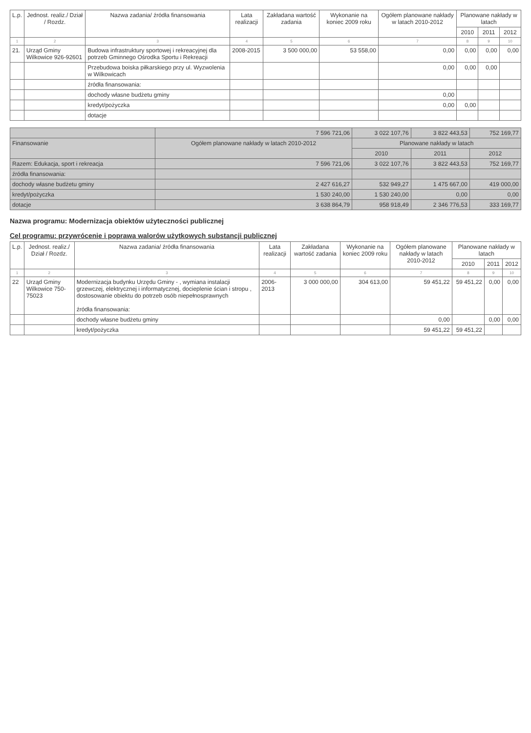| L.p. | Jednost. realiz./ Dział / Rozdz. | Nazwa zadania/ źródła finansowania | Lata realizacji | Zakładana wartość zadania | Wykonanie na koniec 2009 roku | Ogółem planowane nakłady w latach 2010-2012 | Planowane nakłady w latach | | |
| --- | --- | --- | --- | --- | --- | --- | --- | --- | --- |
| | | | | | | | 2010 | 2011 | 2012 |
| 1 | 2 | 3 | 4 | 5 | 6 | 7 | 8 | 9 | 10 |
| 21. | Urząd Gminy Wilkowice 926-92601 | Budowa infrastruktury sportowej i rekreacyjnej dla potrzeb Gminnego Ośrodka Sportu i Rekreacji | 2008-2015 | 3 500 000,00 | 53 558,00 | 0,00 | 0,00 | 0,00 | 0,00 |
| | | Przebudowa boiska piłkarskiego przy ul. Wyzwolenia w Wilkowicach | | | | 0,00 | 0,00 | 0,00 | |
| | | źródła finansowania: | | | | | | | |
| | | dochody własne budżetu gminy | | | | 0,00 | | | |
| | | kredyt/pożyczka | | | | 0,00 | 0,00 | | |
| | | dotacje | | | | | | | |
| | 7 596 721,06 | 3 022 107,76 | 3 822 443,53 | 752 169,77 |
| Finansowanie | Ogółem planowane nakłady w latach 2010-2012 | Planowane nakłady w latach | | |
| | | 2010 | 2011 | 2012 |
| Razem: Edukacja, sport i rekreacja | 7 596 721,06 | 3 022 107,76 | 3 822 443,53 | 752 169,77 |
| źródła finansowania: | | | | |
| dochody własne budżetu gminy | 2 427 616,27 | 532 949,27 | 1 475 667,00 | 419 000,00 |
| kredyt/pożyczka | 1 530 240,00 | 1 530 240,00 | 0,00 | 0,00 |
| dotacje | 3 638 864,79 | 958 918,49 | 2 346 776,53 | 333 169,77 |
Nazwa programu: Modernizacja obiektów użyteczności publicznej
Cel programu: przywrócenie i poprawa walorów użytkowych substancji publicznej
| L.p. | Jednost. realiz./ Dział / Rozdz. | Nazwa zadania/ źródła finansowania | Lata realizacji | Zakładana wartość zadania | Wykonanie na koniec 2009 roku | Ogółem planowane nakłady w latach 2010-2012 | Planowane nakłady w latach | | |
| --- | --- | --- | --- | --- | --- | --- | --- | --- | --- |
| | | | | | | | 2010 | 2011 | 2012 |
| 1 | 2 | 3 | 4 | 5 | 6 | 7 | 8 | 9 | 10 |
| 22 | Urząd Gminy Wilkowice 750-75023 | Modernizacja budynku Urzędu Gminy - , wymiana instalacji grzewczej, elektrycznej i informatycznej, docieplenie ścian i stropu , dostosowanie obiektu do potrzeb osób niepełnosprawnych źródła finansowania: | 2006-2013 | 3 000 000,00 | 304 613,00 | 59 451,22 | 59 451,22 | 0,00 | 0,00 |
| | | dochody własne budżetu gminy | | | | 0,00 | | 0,00 | 0,00 |
| | | kredyt/pożyczka | | | | 59 451,22 | 59 451,22 | | |